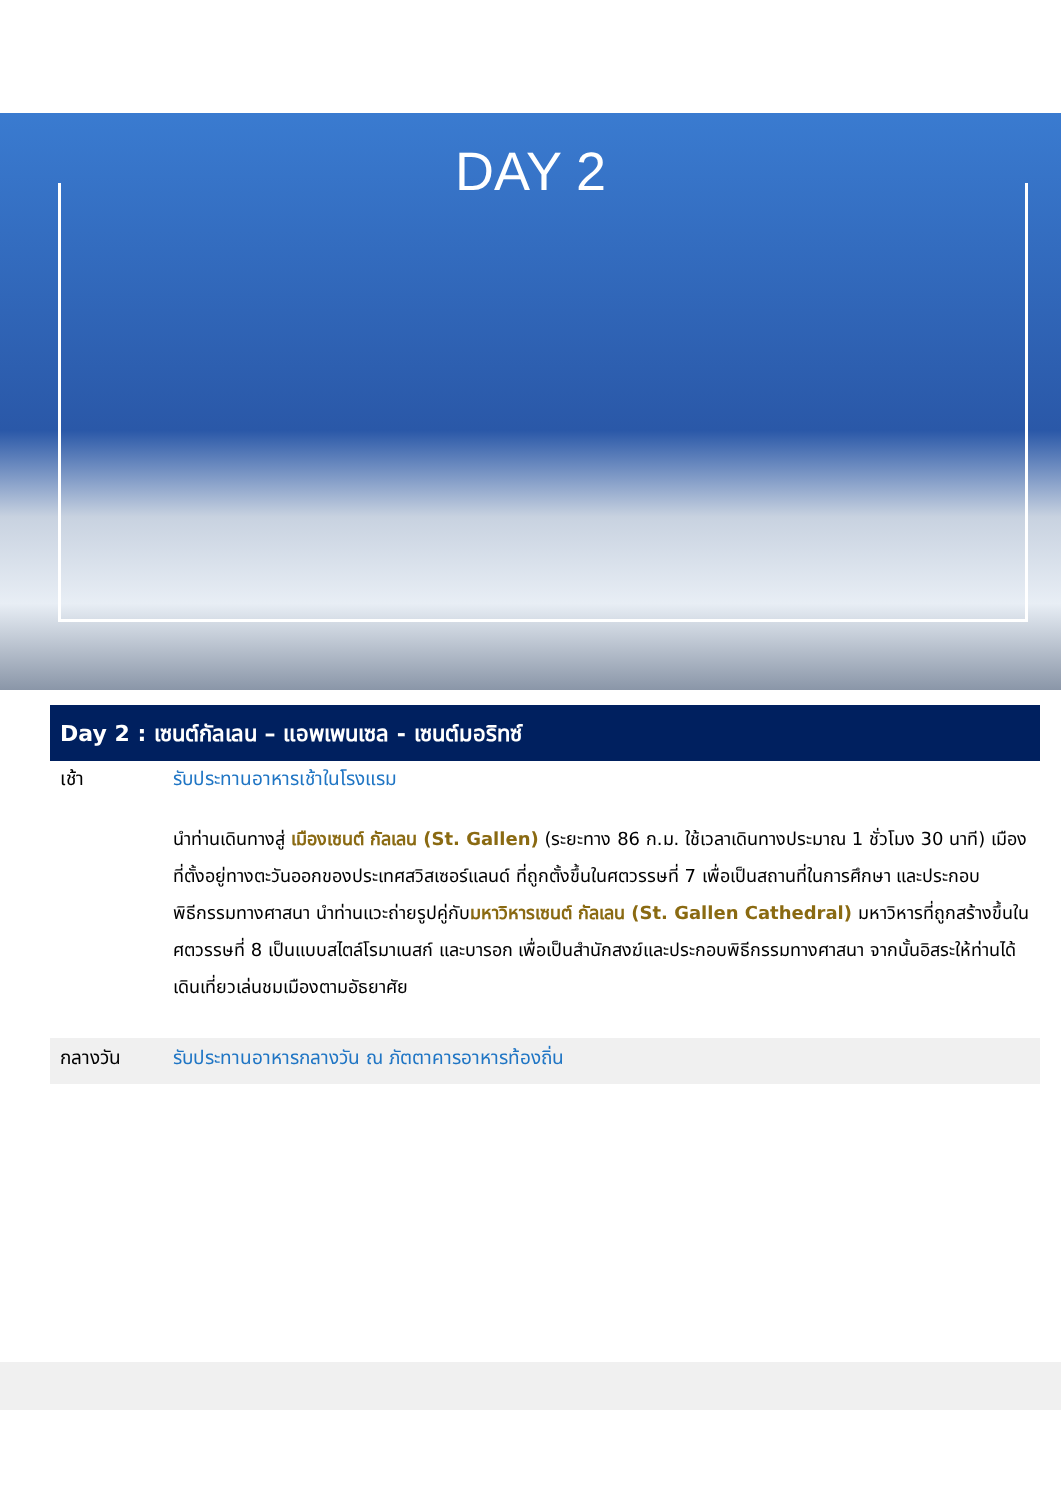DAY 2
Day 2 : เซนต์กัลเลน – แอพเพนเซล - เซนต์มอริทซ์
เช้า รับประทานอาหารเช้าในโรงแรม
นำท่านเดินทางสู่ เมืองเซนต์ กัลเลน (St. Gallen) (ระยะทาง 86 ก.ม. ใช้เวลาเดินทางประมาณ 1 ชั่วโมง 30 นาที) เมืองที่ตั้งอยู่ทางตะวันออกของประเทศสวิสเซอร์แลนด์ ที่ถูกตั้งขึ้นในศตวรรษที่ 7 เพื่อเป็นสถานที่ในการศึกษา และประกอบพิธีกรรมทางศาสนา นำท่านแวะถ่ายรูปคู่กับมหาวิหารเซนต์ กัลเลน (St. Gallen Cathedral) มหาวิหารที่ถูกสร้างขึ้นในศตวรรษที่ 8 เป็นแบบสไตล์โรมาเนสก์ และบารอก เพื่อเป็นสำนักสงฆ์และประกอบพิธีกรรมทางศาสนา จากนั้นอิสระให้ท่านได้เดินเที่ยวเล่นชมเมืองตามอัธยาศัย
กลางวัน รับประทานอาหารกลางวัน ณ ภัตตาคารอาหารท้องถิ่น